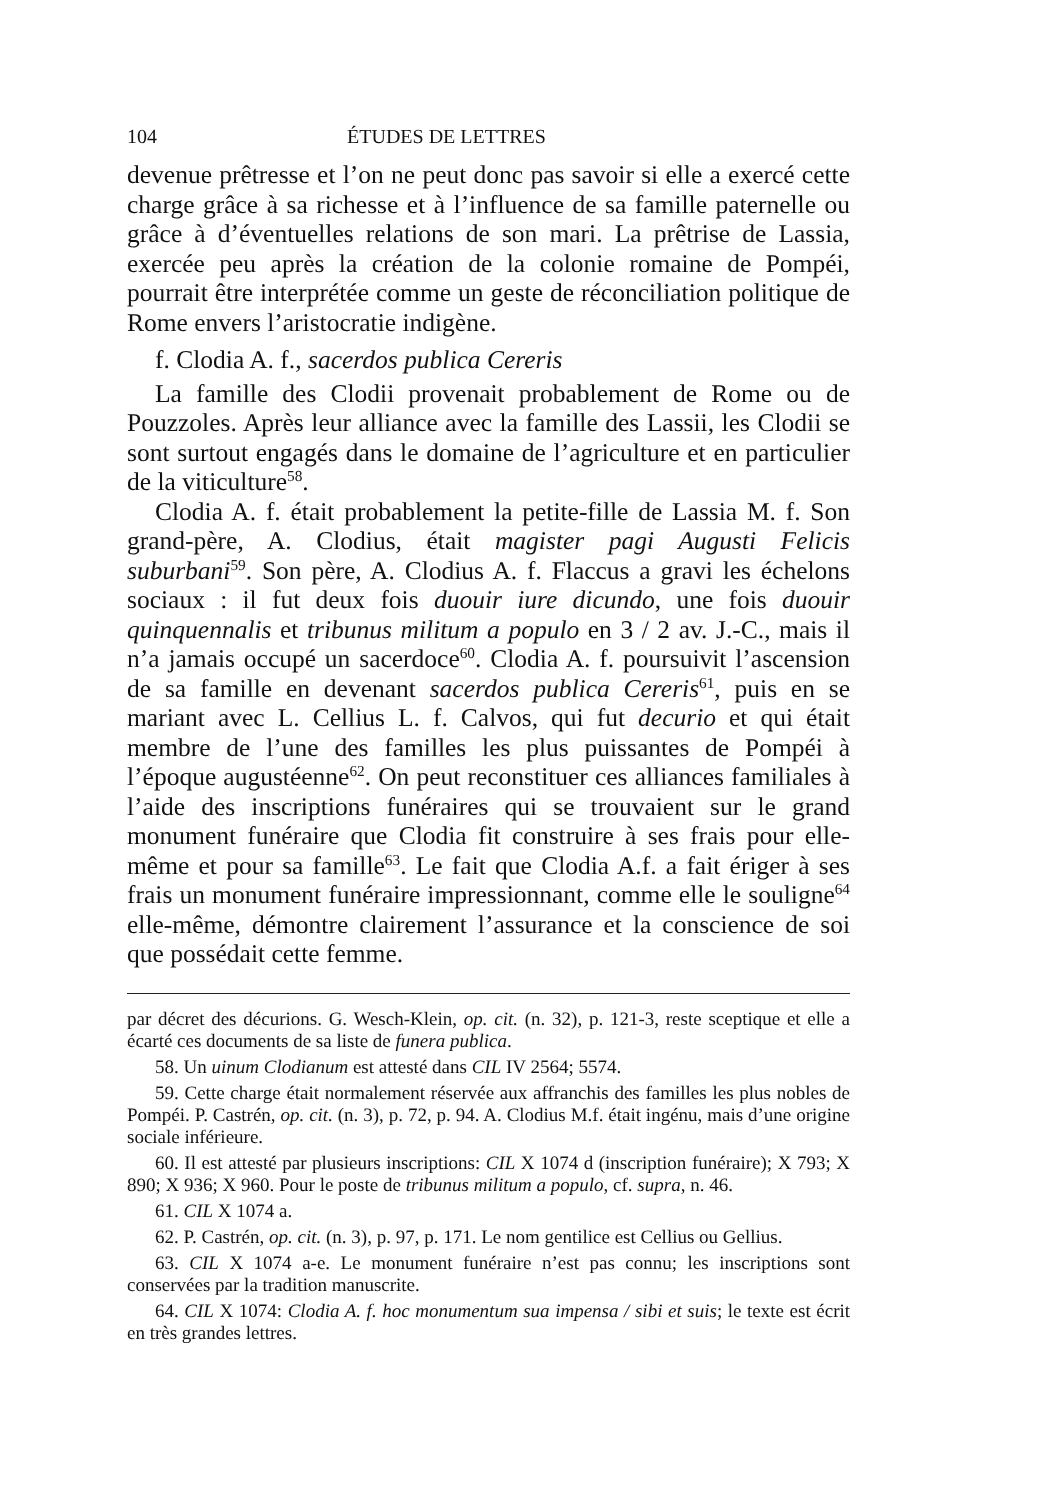104 ÉTUDES DE LETTRES
devenue prêtresse et l’on ne peut donc pas savoir si elle a exercé cette charge grâce à sa richesse et à l’influence de sa famille paternelle ou grâce à d’éventuelles relations de son mari. La prêtrise de Lassia, exercée peu après la création de la colonie romaine de Pompéi, pourrait être interprétée comme un geste de réconciliation politique de Rome envers l’aristocratie indigène.
f. Clodia A. f., sacerdos publica Cereris
La famille des Clodii provenait probablement de Rome ou de Pouzzoles. Après leur alliance avec la famille des Lassii, les Clodii se sont surtout engagés dans le domaine de l’agriculture et en particulier de la viticulture<sup>58</sup>.
Clodia A. f. était probablement la petite-fille de Lassia M. f. Son grand-père, A. Clodius, était magister pagi Augusti Felicis suburbani<sup>59</sup>. Son père, A. Clodius A. f. Flaccus a gravi les échelons sociaux : il fut deux fois duouir iure dicundo, une fois duouir quinquennalis et tribunus militum a populo en 3 / 2 av. J.-C., mais il n’a jamais occupé un sacerdoce<sup>60</sup>. Clodia A. f. poursuivit l’ascension de sa famille en devenant sacerdos publica Cereris<sup>61</sup>, puis en se mariant avec L. Cellius L. f. Calvos, qui fut decurio et qui était membre de l’une des familles les plus puissantes de Pompéi à l’époque augustéenne<sup>62</sup>. On peut reconstituer ces alliances familiales à l’aide des inscriptions funéraires qui se trouvaient sur le grand monument funéraire que Clodia fit construire à ses frais pour elle-même et pour sa famille<sup>63</sup>. Le fait que Clodia A.f. a fait ériger à ses frais un monument funéraire impressionnant, comme elle le souligne<sup>64</sup> elle-même, démontre clairement l’assurance et la conscience de soi que possédait cette femme.
par décret des décurions. G. Wesch-Klein, op. cit. (n. 32), p. 121-3, reste sceptique et elle a écarté ces documents de sa liste de funera publica.
58. Un uinum Clodianum est attesté dans CIL IV 2564; 5574.
59. Cette charge était normalement réservée aux affranchis des familles les plus nobles de Pompéi. P. Castrén, op. cit. (n. 3), p. 72, p. 94. A. Clodius M.f. était ingénu, mais d’une origine sociale inférieure.
60. Il est attesté par plusieurs inscriptions: CIL X 1074 d (inscription funéraire); X 793; X 890; X 936; X 960. Pour le poste de tribunus militum a populo, cf. supra, n. 46.
61. CIL X 1074 a.
62. P. Castrén, op. cit. (n. 3), p. 97, p. 171. Le nom gentilice est Cellius ou Gellius.
63. CIL X 1074 a-e. Le monument funéraire n’est pas connu; les inscriptions sont conservées par la tradition manuscrite.
64. CIL X 1074: Clodia A. f. hoc monumentum sua impensa / sibi et suis; le texte est écrit en très grandes lettres.